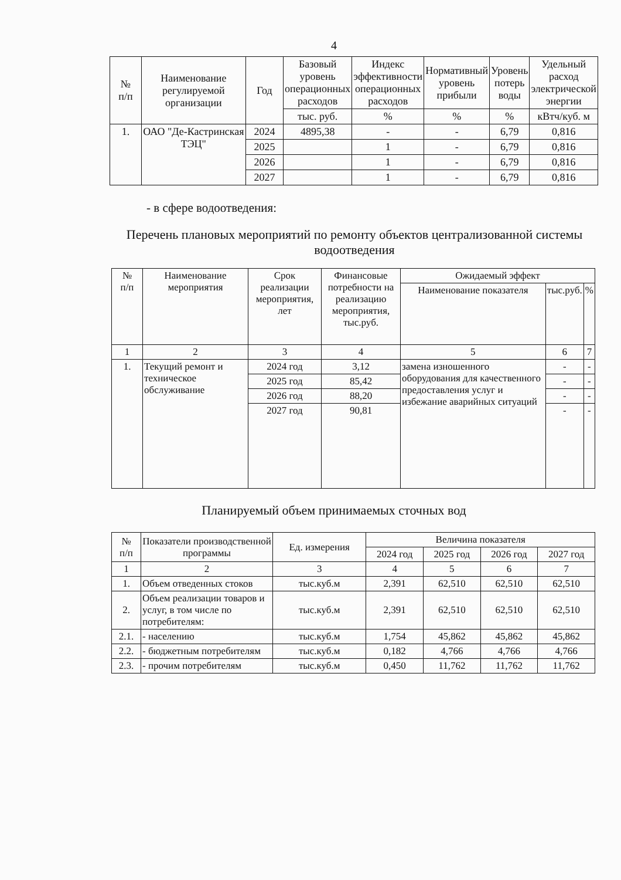4
| № п/п | Наименование регулируемой организации | Год | Базовый уровень операционных расходов | Индекс эффективности операционных расходов | Нормативный уровень прибыли | Уровень потерь воды | Удельный расход электрической энергии |
| --- | --- | --- | --- | --- | --- | --- | --- |
| | | | тыс. руб. | % | % | % | кВтч/куб. м |
| 1. | ОАО "Де-Кастринская ТЭЦ" | 2024 | 4895,38 | - | - | 6,79 | 0,816 |
| | | 2025 | | 1 | - | 6,79 | 0,816 |
| | | 2026 | | 1 | - | 6,79 | 0,816 |
| | | 2027 | | 1 | - | 6,79 | 0,816 |
- в сфере водоотведения:
Перечень плановых мероприятий по ремонту объектов централизованной системы водоотведения
| № п/п | Наименование мероприятия | Срок реализации мероприятия, лет | Финансовые потребности на реализацию мероприятия, тыс.руб. | Ожидаемый эффект | | |
| --- | --- | --- | --- | --- | --- | --- |
| | | | | Наименование показателя | тыс.руб. | % |
| 1 | 2 | 3 | 4 | 5 | 6 | 7 |
| 1. | Текущий ремонт и техническое обслуживание | 2024 год | 3,12 | замена изношенного оборудования для качественного предоставления услуг и избежание аварийных ситуаций | - | - |
| | | 2025 год | 85,42 | | - | - |
| | | 2026 год | 88,20 | | - | - |
| | | 2027 год | 90,81 | | - | - |
Планируемый объем принимаемых сточных вод
| № п/п | Показатели производственной программы | Ед. измерения | Величина показателя | | | |
| --- | --- | --- | --- | --- | --- | --- |
| | | | 2024 год | 2025 год | 2026 год | 2027 год |
| 1 | 2 | 3 | 4 | 5 | 6 | 7 |
| 1. | Объем отведенных стоков | тыс.куб.м | 2,391 | 62,510 | 62,510 | 62,510 |
| 2. | Объем реализации товаров и услуг, в том числе по потребителям: | тыс.куб.м | 2,391 | 62,510 | 62,510 | 62,510 |
| 2.1. | - населению | тыс.куб.м | 1,754 | 45,862 | 45,862 | 45,862 |
| 2.2. | - бюджетным потребителям | тыс.куб.м | 0,182 | 4,766 | 4,766 | 4,766 |
| 2.3. | - прочим потребителям | тыс.куб.м | 0,450 | 11,762 | 11,762 | 11,762 |